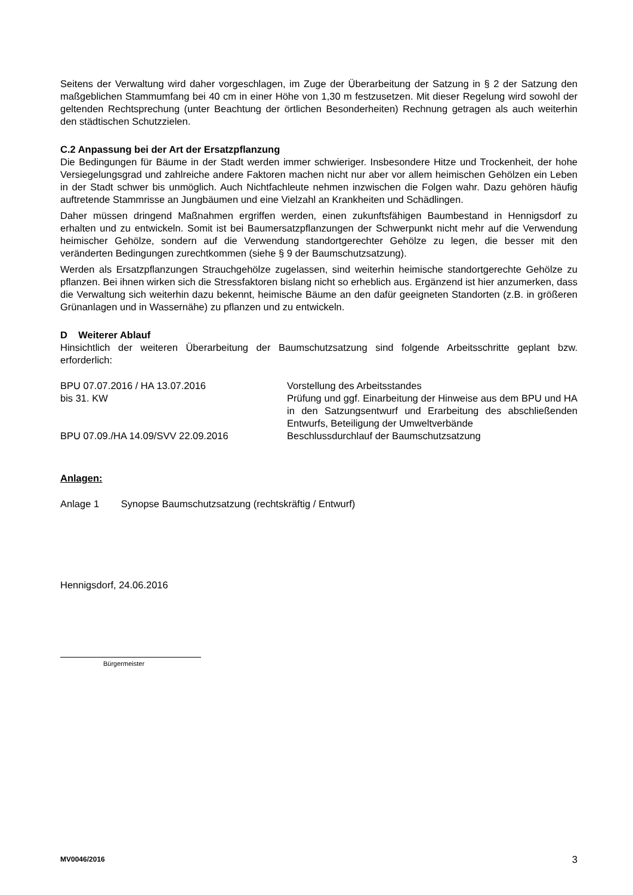Seitens der Verwaltung wird daher vorgeschlagen, im Zuge der Überarbeitung der Satzung in § 2 der Satzung den maßgeblichen Stammumfang bei 40 cm in einer Höhe von 1,30 m festzusetzen. Mit dieser Regelung wird sowohl der geltenden Rechtsprechung (unter Beachtung der örtlichen Besonderheiten) Rechnung getragen als auch weiterhin den städtischen Schutzzielen.
C.2 Anpassung bei der Art der Ersatzpflanzung
Die Bedingungen für Bäume in der Stadt werden immer schwieriger. Insbesondere Hitze und Trockenheit, der hohe Versiegelungsgrad und zahlreiche andere Faktoren machen nicht nur aber vor allem heimischen Gehölzen ein Leben in der Stadt schwer bis unmöglich. Auch Nichtfachleute nehmen inzwischen die Folgen wahr. Dazu gehören häufig auftretende Stammrisse an Jungbäumen und eine Vielzahl an Krankheiten und Schädlingen.
Daher müssen dringend Maßnahmen ergriffen werden, einen zukunftsfähigen Baumbestand in Hennigsdorf zu erhalten und zu entwickeln. Somit ist bei Baumersatzpflanzungen der Schwerpunkt nicht mehr auf die Verwendung heimischer Gehölze, sondern auf die Verwendung standortgerechter Gehölze zu legen, die besser mit den veränderten Bedingungen zurechtkommen (siehe § 9 der Baumschutzsatzung).
Werden als Ersatzpflanzungen Strauchgehölze zugelassen, sind weiterhin heimische standortgerechte Gehölze zu pflanzen. Bei ihnen wirken sich die Stressfaktoren bislang nicht so erheblich aus. Ergänzend ist hier anzumerken, dass die Verwaltung sich weiterhin dazu bekennt, heimische Bäume an den dafür geeigneten Standorten (z.B. in größeren Grünanlagen und in Wassernähe) zu pflanzen und zu entwickeln.
D Weiterer Ablauf
Hinsichtlich der weiteren Überarbeitung der Baumschutzsatzung sind folgende Arbeitsschritte geplant bzw. erforderlich:
BPU 07.07.2016 / HA 13.07.2016 Vorstellung des Arbeitsstandes
bis 31. KW Prüfung und ggf. Einarbeitung der Hinweise aus dem BPU und HA in den Satzungsentwurf und Erarbeitung des abschließenden Entwurfs, Beteiligung der Umweltverbände
BPU 07.09./HA 14.09/SVV 22.09.2016 Beschlussdurchlauf der Baumschutzsatzung
Anlagen:
Anlage 1 Synopse Baumschutzsatzung (rechtskräftig / Entwurf)
Hennigsdorf, 24.06.2016
Bürgermeister
MV0046/2016 3